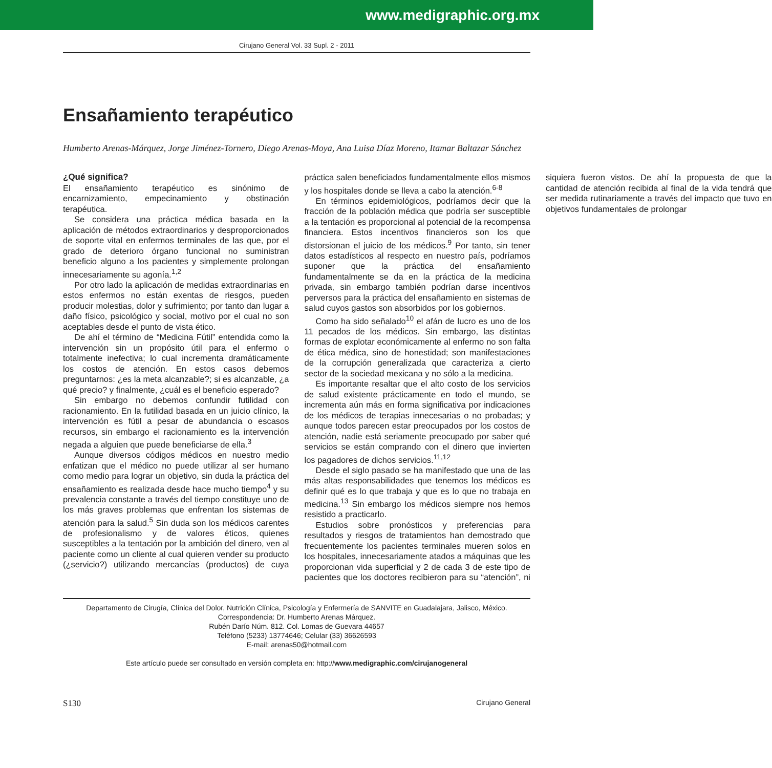www.medigraphic.org.mx
Cirujano General Vol. 33 Supl. 2 - 2011
Ensañamiento terapéutico
Humberto Arenas-Márquez, Jorge Jiménez-Tornero, Diego Arenas-Moya, Ana Luisa Díaz Moreno, Itamar Baltazar Sánchez
¿Qué significa?
El ensañamiento terapéutico es sinónimo de encarnizamiento, empecinamiento y obstinación terapéutica.
Se considera una práctica médica basada en la aplicación de métodos extraordinarios y desproporcionados de soporte vital en enfermos terminales de las que, por el grado de deterioro órgano funcional no suministran beneficio alguno a los pacientes y simplemente prolongan innecesariamente su agonía.<sup>1,2</sup>
Por otro lado la aplicación de medidas extraordinarias en estos enfermos no están exentas de riesgos, pueden producir molestias, dolor y sufrimiento; por tanto dan lugar a daño físico, psicológico y social, motivo por el cual no son aceptables desde el punto de vista ético.
De ahí el término de “Medicina Fútil” entendida como la intervención sin un propósito útil para el enfermo o totalmente inefectiva; lo cual incrementa dramáticamente los costos de atención. En estos casos debemos preguntarnos: ¿es la meta alcanzable?; si es alcanzable, ¿a qué precio? y finalmente, ¿cuál es el beneficio esperado?
Sin embargo no debemos confundir futilidad con racionamiento. En la futilidad basada en un juicio clínico, la intervención es fútil a pesar de abundancia o escasos recursos, sin embargo el racionamiento es la intervención negada a alguien que puede beneficiarse de ella.<sup>3</sup>
Aunque diversos códigos médicos en nuestro medio enfatizan que el médico no puede utilizar al ser humano como medio para lograr un objetivo, sin duda la práctica del ensañamiento es realizada desde hace mucho tiempo<sup>4</sup> y su prevalencia constante a través del tiempo constituye uno de los más graves problemas que enfrentan los sistemas de atención para la salud.<sup>5</sup> Sin duda son los médicos carentes de profesionalismo y de valores éticos, quienes susceptibles a la tentación por la ambición del dinero, ven al paciente como un cliente al cual quieren vender su producto (¿servicio?) utilizando mercancías (productos) de cuya práctica salen beneficiados fundamentalmente ellos mismos y los hospitales donde se lleva a cabo la atención.<sup>6-8</sup>
En términos epidemiológicos, podríamos decir que la fracción de la población médica que podría ser susceptible a la tentación es proporcional al potencial de la recompensa financiera. Estos incentivos financieros son los que distorsionan el juicio de los médicos.<sup>9</sup> Por tanto, sin tener datos estadísticos al respecto en nuestro país, podríamos suponer que la práctica del ensañamiento fundamentalmente se da en la práctica de la medicina privada, sin embargo también podrían darse incentivos perversos para la práctica del ensañamiento en sistemas de salud cuyos gastos son absorbidos por los gobiernos.
Como ha sido señalado<sup>10</sup> el afán de lucro es uno de los 11 pecados de los médicos. Sin embargo, las distintas formas de explotar económicamente al enfermo no son falta de ética médica, sino de honestidad; son manifestaciones de la corrupción generalizada que caracteriza a cierto sector de la sociedad mexicana y no sólo a la medicina.
Es importante resaltar que el alto costo de los servicios de salud existente prácticamente en todo el mundo, se incrementa aún más en forma significativa por indicaciones de los médicos de terapias innecesarias o no probadas; y aunque todos parecen estar preocupados por los costos de atención, nadie está seriamente preocupado por saber qué servicios se están comprando con el dinero que invierten los pagadores de dichos servicios.<sup>11,12</sup>
Desde el siglo pasado se ha manifestado que una de las más altas responsabilidades que tenemos los médicos es definir qué es lo que trabaja y que es lo que no trabaja en medicina.<sup>13</sup> Sin embargo los médicos siempre nos hemos resistido a practicarlo.
Estudios sobre pronósticos y preferencias para resultados y riesgos de tratamientos han demostrado que frecuentemente los pacientes terminales mueren solos en los hospitales, innecesariamente atados a máquinas que les proporcionan vida superficial y 2 de cada 3 de este tipo de pacientes que los doctores recibieron para su “atención”, ni siquiera fueron vistos. De ahí la propuesta de que la cantidad de atención recibida al final de la vida tendrá que ser medida rutinariamente a través del impacto que tuvo en objetivos fundamentales de prolongar
Departamento de Cirugía, Clínica del Dolor, Nutrición Clínica, Psicología y Enfermería de SANVITE en Guadalajara, Jalisco, México.
Correspondencia: Dr. Humberto Arenas Márquez.
Rubén Darío Núm. 812. Col. Lomas de Guevara 44657
Teléfono (5233) 13774646; Celular (33) 36626593
E-mail: arenas50@hotmail.com
Este artículo puede ser consultado en versión completa en: http://www.medigraphic.com/cirujanogeneral
S130 Cirujano General